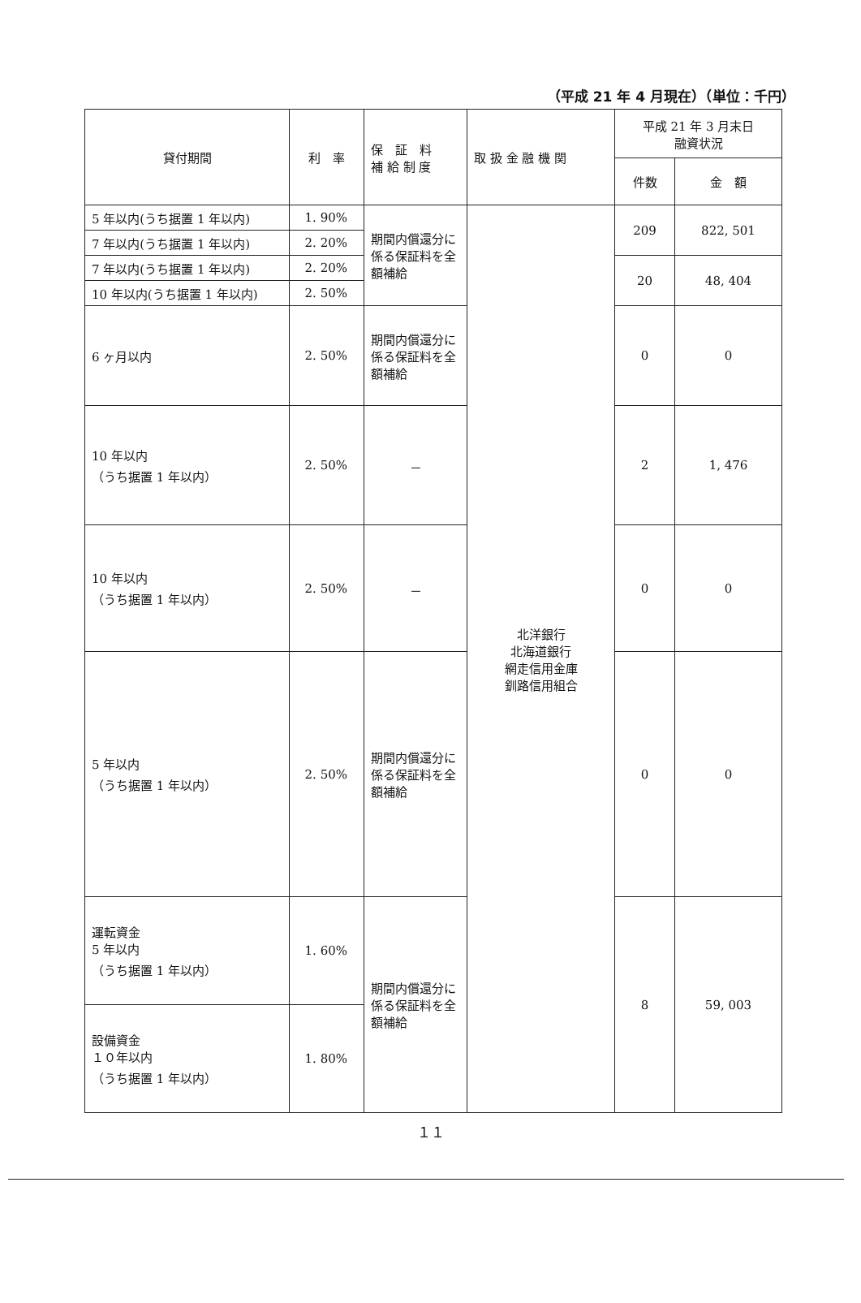（平成 21 年 4 月現在）（単位：千円）
| 貸付期間 | 利 率 | 保 証 料 補 給 制 度 | 取 扱 金 融 機 関 | 平成 21 年 3 月末日 融資状況 | |
| --- | --- | --- | --- | --- | --- |
| | | | | 件数 | 金 額 |
| 5 年以内(うち据置 1 年以内) | 1. 90% | 期間内償還分に係る保証料を全額補給 | 北洋銀行 北海道銀行 網走信用金庫 釧路信用組合 | 209 | 822, 501 |
| 7 年以内(うち据置 1 年以内) | 2. 20% | | | | |
| 7 年以内(うち据置 1 年以内) | 2. 20% | | | 20 | 48, 404 |
| 10 年以内(うち据置 1 年以内) | 2. 50% | | | | |
| 6 ヶ月以内 | 2. 50% | 期間内償還分に係る保証料を全額補給 | | 0 | 0 |
| 10 年以内 （うち据置 1 年以内） | 2. 50% | － | | 2 | 1, 476 |
| 10 年以内 （うち据置 1 年以内） | 2. 50% | － | | 0 | 0 |
| 5 年以内 （うち据置 1 年以内） | 2. 50% | 期間内償還分に係る保証料を全額補給 | | 0 | 0 |
| 運転資金 5 年以内 （うち据置 1 年以内） | 1. 60% | 期間内償還分に係る保証料を全額補給 | | 8 | 59, 003 |
| 設備資金 １０年以内 （うち据置 1 年以内） | 1. 80% | | | | |
１１